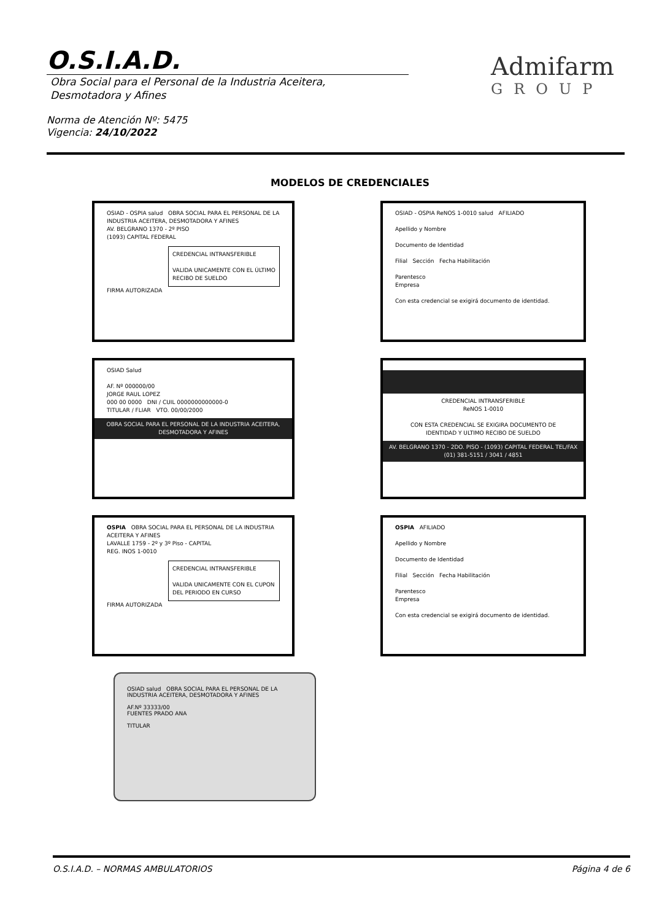O.S.I.A.D.
Obra Social para el Personal de la Industria Aceitera,
Desmotadora y Afines
Admifarm
GROUP
Norma de Atención Nº: 5475
Vigencia: 24/10/2022
MODELOS DE CREDENCIALES
OSIAD - OSPIA salud OBRA SOCIAL PARA EL PERSONAL DE LA INDUSTRIA ACEITERA, DESMOTADORA Y AFINES
AV. BELGRANO 1370 - 2º PISO
(1093) CAPITAL FEDERAL
CREDENCIAL INTRANSFERIBLE
VALIDA UNICAMENTE CON EL ÚLTIMO RECIBO DE SUELDO
FIRMA AUTORIZADA
OSIAD - OSPIA ReNOS 1-0010 salud AFILIADO
Apellido y Nombre
Documento de Identidad
Filial Sección Fecha Habilitación
Parentesco
Empresa
Con esta credencial se exigirá documento de identidad.
OSIAD Salud
AF. Nº 000000/00
JORGE RAUL LOPEZ
000 00 0000 DNI / CUIL 0000000000000-0
TITULAR / FLIAR VTO. 00/00/2000
OBRA SOCIAL PARA EL PERSONAL DE LA INDUSTRIA ACEITERA, DESMOTADORA Y AFINES
CREDENCIAL INTRANSFERIBLE
ReNOS 1-0010
CON ESTA CREDENCIAL SE EXIGIRA DOCUMENTO DE IDENTIDAD Y ULTIMO RECIBO DE SUELDO
AV. BELGRANO 1370 - 2DO. PISO - (1093) CAPITAL FEDERAL TEL/FAX (01) 381-5151 / 3041 / 4851
OSPIA OBRA SOCIAL PARA EL PERSONAL DE LA INDUSTRIA ACEITERA Y AFINES
LAVALLE 1759 - 2º y 3º Piso - CAPITAL
REG. INOS 1-0010
CREDENCIAL INTRANSFERIBLE
VALIDA UNICAMENTE CON EL CUPON DEL PERIODO EN CURSO
FIRMA AUTORIZADA
OSPIA AFILIADO
Apellido y Nombre
Documento de Identidad
Filial Sección Fecha Habilitación
Parentesco
Empresa
Con esta credencial se exigirá documento de identidad.
OSIAD salud OBRA SOCIAL PARA EL PERSONAL DE LA INDUSTRIA ACEITERA, DESMOTADORA Y AFINES
AF.Nº 33333/00
FUENTES PRADO ANA
TITULAR
O.S.I.A.D. – NORMAS AMBULATORIOS Página 4 de 6